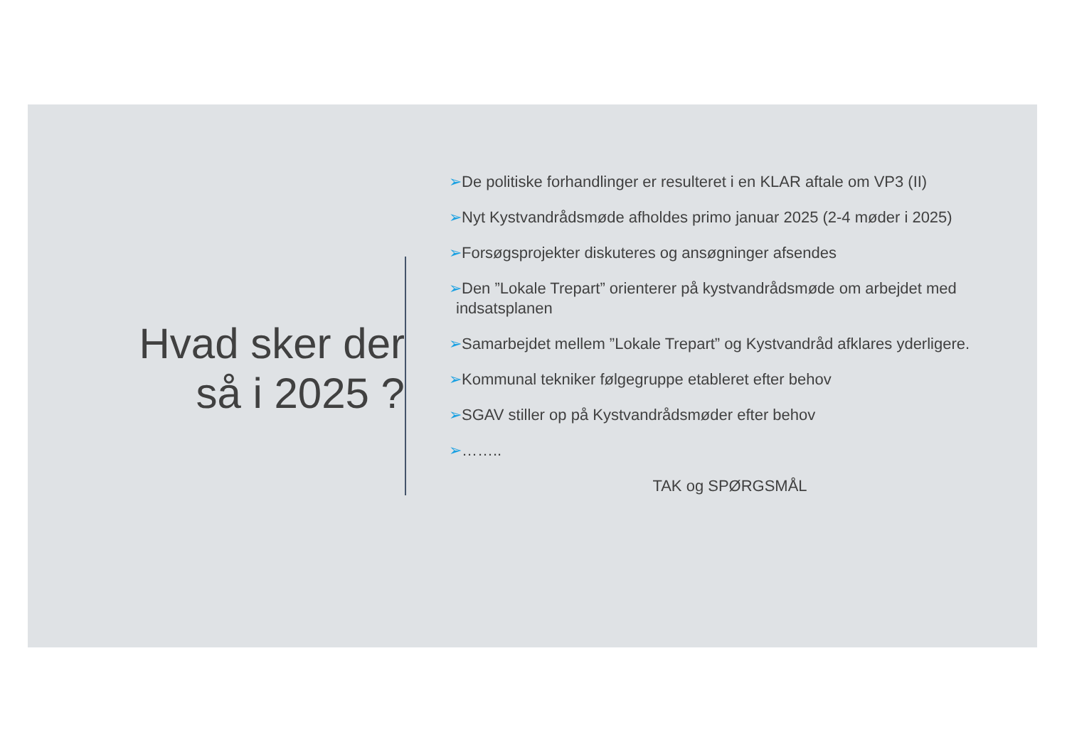Hvad sker der
så i 2025 ?
➢De politiske forhandlinger er resulteret i en KLAR aftale om VP3 (II)
➢Nyt Kystvandrådsmøde afholdes primo januar 2025 (2-4 møder i 2025)
➢Forsøgsprojekter diskuteres og ansøgninger afsendes
➢Den ”Lokale Trepart” orienterer på kystvandrådsmøde om arbejdet med indsatsplanen
➢Samarbejdet mellem ”Lokale Trepart” og Kystvandråd afklares yderligere.
➢Kommunal tekniker følgegruppe etableret efter behov
➢SGAV stiller op på Kystvandrådsmøder efter behov
➢……..
TAK og SPØRGSMÅL